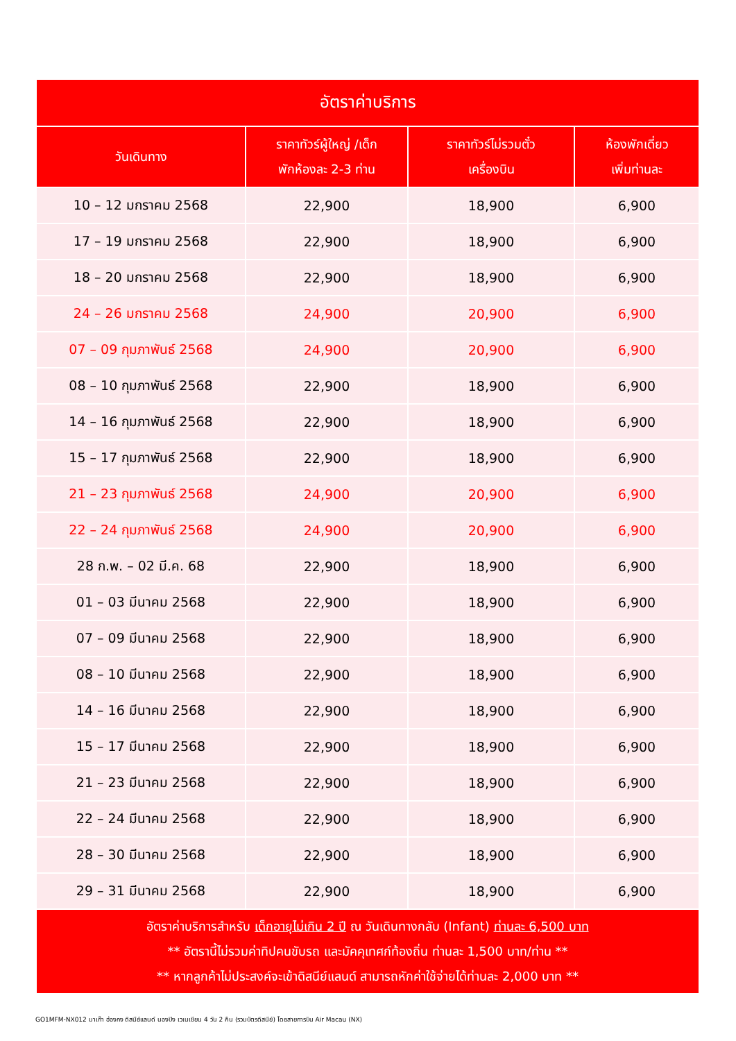| อัตราค่าบริการ | | | |
| --- | --- | --- | --- |
| วันเดินทาง | ราคาทัวร์ผู้ใหญ่ /เด็ก พักห้องละ 2-3 ท่าน | ราคาทัวร์ไม่รวมตั๋ว เครื่องบิน | ห้องพักเดี่ยว เพิ่มท่านละ |
| 10 – 12 มกราคม 2568 | 22,900 | 18,900 | 6,900 |
| 17 – 19 มกราคม 2568 | 22,900 | 18,900 | 6,900 |
| 18 – 20 มกราคม 2568 | 22,900 | 18,900 | 6,900 |
| 24 – 26 มกราคม 2568 | 24,900 | 20,900 | 6,900 |
| 07 – 09 กุมภาพันธ์ 2568 | 24,900 | 20,900 | 6,900 |
| 08 – 10 กุมภาพันธ์ 2568 | 22,900 | 18,900 | 6,900 |
| 14 – 16 กุมภาพันธ์ 2568 | 22,900 | 18,900 | 6,900 |
| 15 – 17 กุมภาพันธ์ 2568 | 22,900 | 18,900 | 6,900 |
| 21 – 23 กุมภาพันธ์ 2568 | 24,900 | 20,900 | 6,900 |
| 22 – 24 กุมภาพันธ์ 2568 | 24,900 | 20,900 | 6,900 |
| 28 ก.พ. – 02 มี.ค. 68 | 22,900 | 18,900 | 6,900 |
| 01 – 03 มีนาคม 2568 | 22,900 | 18,900 | 6,900 |
| 07 – 09 มีนาคม 2568 | 22,900 | 18,900 | 6,900 |
| 08 – 10 มีนาคม 2568 | 22,900 | 18,900 | 6,900 |
| 14 – 16 มีนาคม 2568 | 22,900 | 18,900 | 6,900 |
| 15 – 17 มีนาคม 2568 | 22,900 | 18,900 | 6,900 |
| 21 – 23 มีนาคม 2568 | 22,900 | 18,900 | 6,900 |
| 22 – 24 มีนาคม 2568 | 22,900 | 18,900 | 6,900 |
| 28 – 30 มีนาคม 2568 | 22,900 | 18,900 | 6,900 |
| 29 – 31 มีนาคม 2568 | 22,900 | 18,900 | 6,900 |
| อัตราค่าบริการสำหรับ เด็กอายุไม่เกิน 2 ปี ณ วันเดินทางกลับ (Infant) ท่านละ 6,500 บาท ** อัตรานี้ไม่รวมค่าทิปคนขับรถ และมัคคุเทศก์ท้องถิ่น ท่านละ 1,500 บาท/ท่าน ** ** หากลูกค้าไม่ประสงค์จะเข้าดิสนีย์แลนด์ สามารถหักค่าใช้จ่ายได้ท่านละ 2,000 บาท ** | | | |
GO1MFM-NX012 มาเก๊า ฮ่องกง ดิสนีย์แลนด์ นองปิง เวเนเชียน 4 วัน 2 คืน (รวมบัตรดิสนีย์) โดยสายการบิน Air Macau (NX)